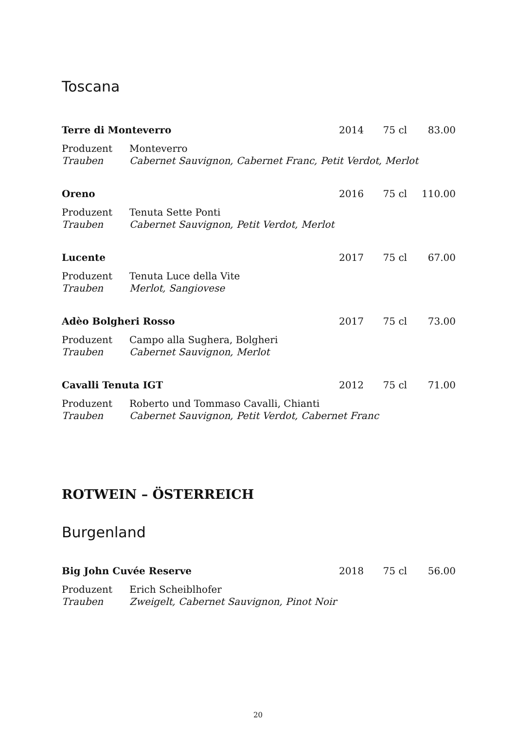Toscana
Terre di Monteverro 2014 75 cl 83.00
Produzent Monteverro
Trauben Cabernet Sauvignon, Cabernet Franc, Petit Verdot, Merlot
Oreno 2016 75 cl 110.00
Produzent Tenuta Sette Ponti
Trauben Cabernet Sauvignon, Petit Verdot, Merlot
Lucente 2017 75 cl 67.00
Produzent Tenuta Luce della Vite
Trauben Merlot, Sangiovese
Adèo Bolgheri Rosso 2017 75 cl 73.00
Produzent Campo alla Sughera, Bolgheri
Trauben Cabernet Sauvignon, Merlot
Cavalli Tenuta IGT 2012 75 cl 71.00
Produzent Roberto und Tommaso Cavalli, Chianti
Trauben Cabernet Sauvignon, Petit Verdot, Cabernet Franc
ROTWEIN – ÖSTERREICH
Burgenland
Big John Cuvée Reserve 2018 75 cl 56.00
Produzent Erich Scheiblhofer
Trauben Zweigelt, Cabernet Sauvignon, Pinot Noir
20